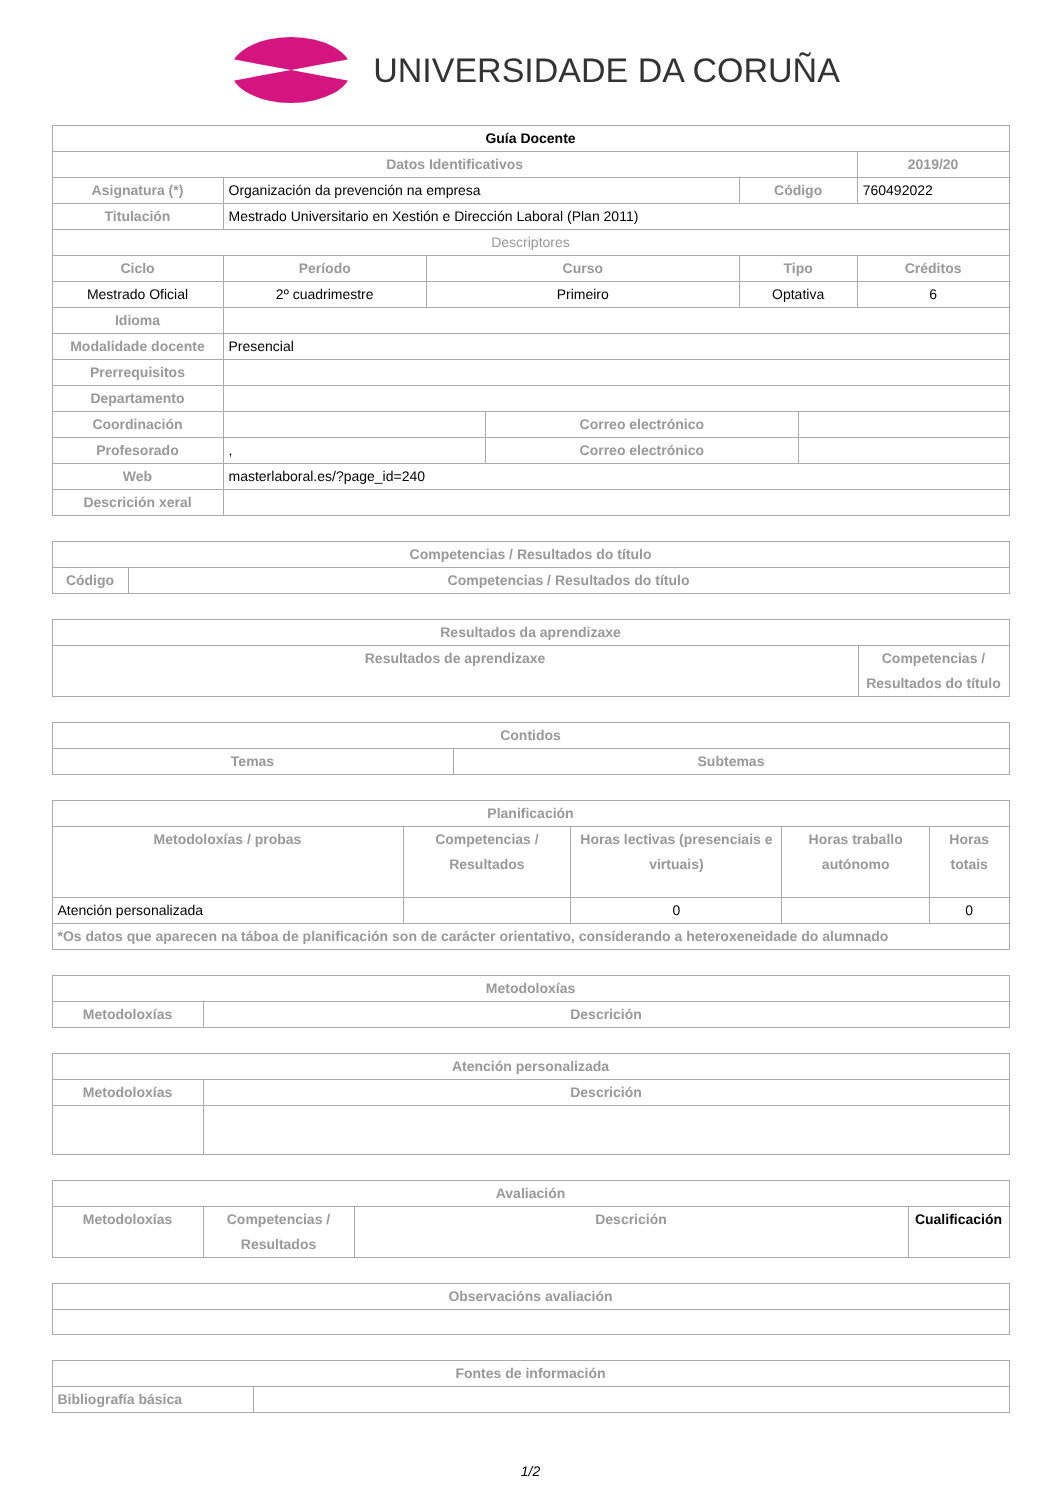UNIVERSIDADE DA CORUÑA
| Guía Docente | | | | | | | |
| Datos Identificativos | | | | | | | 2019/20 |
| Asignatura (*) | Organización da prevención na empresa | | | | Código | | 760492022 |
| Titulación | Mestrado Universitario en Xestión e Dirección Laboral (Plan 2011) | | | | | | |
| Descriptores | | | | | | | |
| Ciclo | | Período | Curso | | Tipo | | Créditos |
| Mestrado Oficial | | 2º cuadrimestre | Primeiro | | Optativa | | 6 |
| Idioma | | | | | | | |
| Modalidade docente | Presencial | | | | | | |
| Prerrequisitos | | | | | | | |
| Departamento | | | | | | | |
| Coordinación | | | | Correo electrónico | | | |
| Profesorado | , | | | Correo electrónico | | | |
| Web | masterlaboral.es/?page_id=240 | | | | | | |
| Descrición xeral | | | | | | | |
| Competencias / Resultados do título | |
| --- | --- |
| Código | Competencias / Resultados do título |
| Resultados da aprendizaxe | |
| --- | --- |
| Resultados de aprendizaxe | Competencias / Resultados do título |
| Contidos | |
| --- | --- |
| Temas | Subtemas |
| Planificación | | | | |
| --- | --- | --- | --- | --- |
| Metodoloxías / probas | Competencias / Resultados | Horas lectivas (presenciais e virtuais) | Horas traballo autónomo | Horas totais |
| Atención personalizada | | 0 | | 0 |
| *Os datos que aparecen na táboa de planificación son de carácter orientativo, considerando a heteroxeneidade do alumnado | | | | |
| Metodoloxías | |
| --- | --- |
| Metodoloxías | Descrición |
| Atención personalizada | |
| --- | --- |
| Metodoloxías | Descrición |
| Avaliación | | | |
| --- | --- | --- | --- |
| Metodoloxías | Competencias / Resultados | Descrición | Cualificación |
| Observacións avaliación |
| --- |
| Fontes de información | |
| --- | --- |
| Bibliografía básica | |
1/2